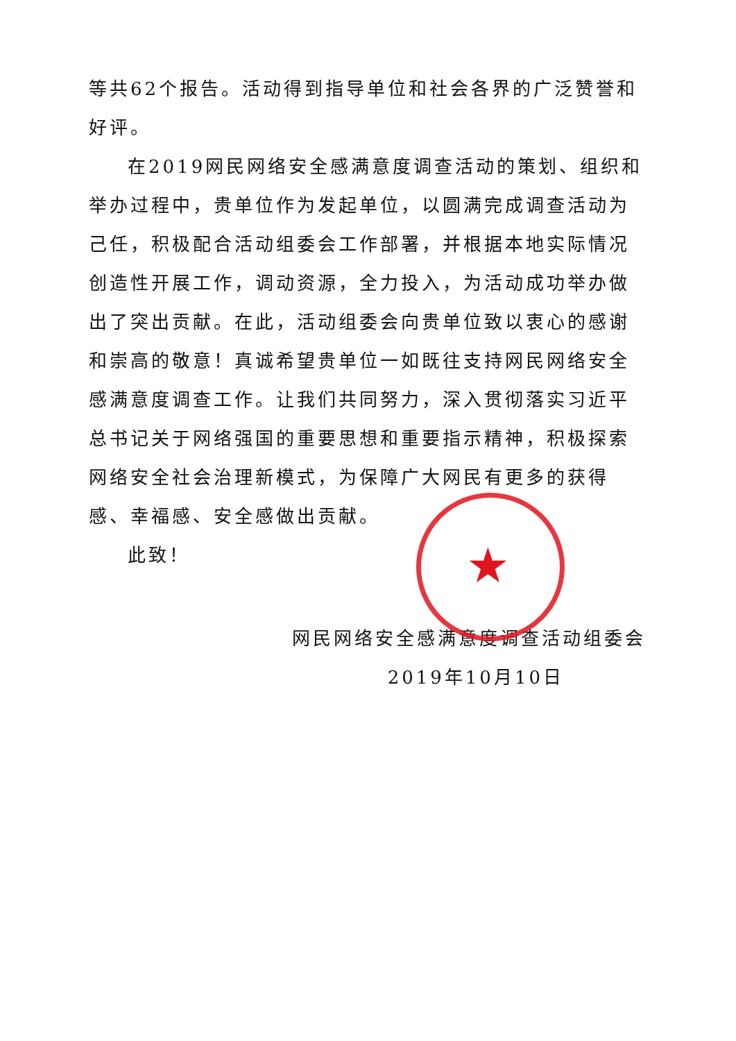★
等共62个报告。活动得到指导单位和社会各界的广泛赞誉和好评。
在2019网民网络安全感满意度调查活动的策划、组织和举办过程中，贵单位作为发起单位，以圆满完成调查活动为己任，积极配合活动组委会工作部署，并根据本地实际情况创造性开展工作，调动资源，全力投入，为活动成功举办做出了突出贡献。在此，活动组委会向贵单位致以衷心的感谢和崇高的敬意！真诚希望贵单位一如既往支持网民网络安全感满意度调查工作。让我们共同努力，深入贯彻落实习近平总书记关于网络强国的重要思想和重要指示精神，积极探索网络安全社会治理新模式，为保障广大网民有更多的获得感、幸福感、安全感做出贡献。
此致！
网民网络安全感满意度调查活动组委会
2019年10月10日